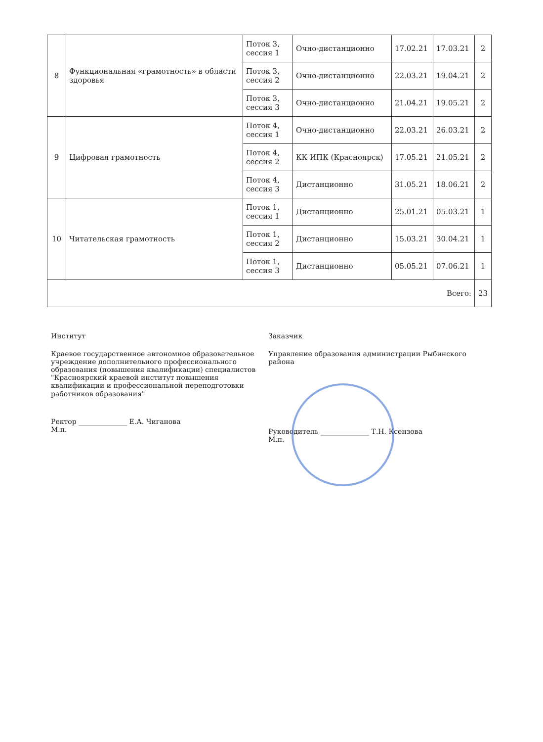| 8 | Функциональная «грамотность» в области здоровья | Поток 3, сессия 1 | Очно-дистанционно | 17.02.21 | 17.03.21 | 2 |
| | | Поток 3, сессия 2 | Очно-дистанционно | 22.03.21 | 19.04.21 | 2 |
| | | Поток 3, сессия 3 | Очно-дистанционно | 21.04.21 | 19.05.21 | 2 |
| 9 | Цифровая грамотность | Поток 4, сессия 1 | Очно-дистанционно | 22.03.21 | 26.03.21 | 2 |
| | | Поток 4, сессия 2 | КК ИПК (Красноярск) | 17.05.21 | 21.05.21 | 2 |
| | | Поток 4, сессия 3 | Дистанционно | 31.05.21 | 18.06.21 | 2 |
| 10 | Читательская грамотность | Поток 1, сессия 1 | Дистанционно | 25.01.21 | 05.03.21 | 1 |
| | | Поток 1, сессия 2 | Дистанционно | 15.03.21 | 30.04.21 | 1 |
| | | Поток 1, сессия 3 | Дистанционно | 05.05.21 | 07.06.21 | 1 |
| Всего: | | | | | | 23 |
Институт
Краевое государственное автономное образовательное учреждение дополнительного профессионального образования (повышения квалификации) специалистов "Красноярский краевой институт повышения квалификации и профессиональной переподготовки работников образования"
Ректор ______________ Е.А. Чиганова
М.п.
Заказчик
Управление образования администрации Рыбинского района
Руководитель ______________ Т.Н. Ксензова
М.п.